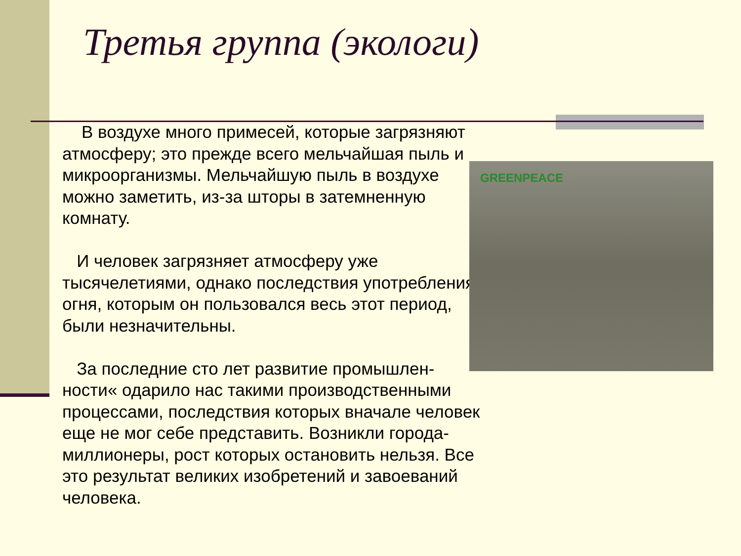Третья группа (экологи)
В воздухе много примесей, которые загрязняют атмосферу; это прежде всего мельчайшая пыль и микроорганизмы. Мельчайшую пыль в воздухе можно заметить, из-за шторы в затемненную комнату.
И человек загрязняет атмосферу уже тысячелетиями, однако последствия употребления огня, которым он пользовался весь этот период, были незначительны.
За последние сто лет развитие промышлен-ности« одарило нас такими производственными процессами, последствия которых вначале человек еще не мог себе представить. Возникли города-миллионеры, рост которых остановить нельзя. Все это результат великих изобретений и завоеваний человека.
GREENPEACE